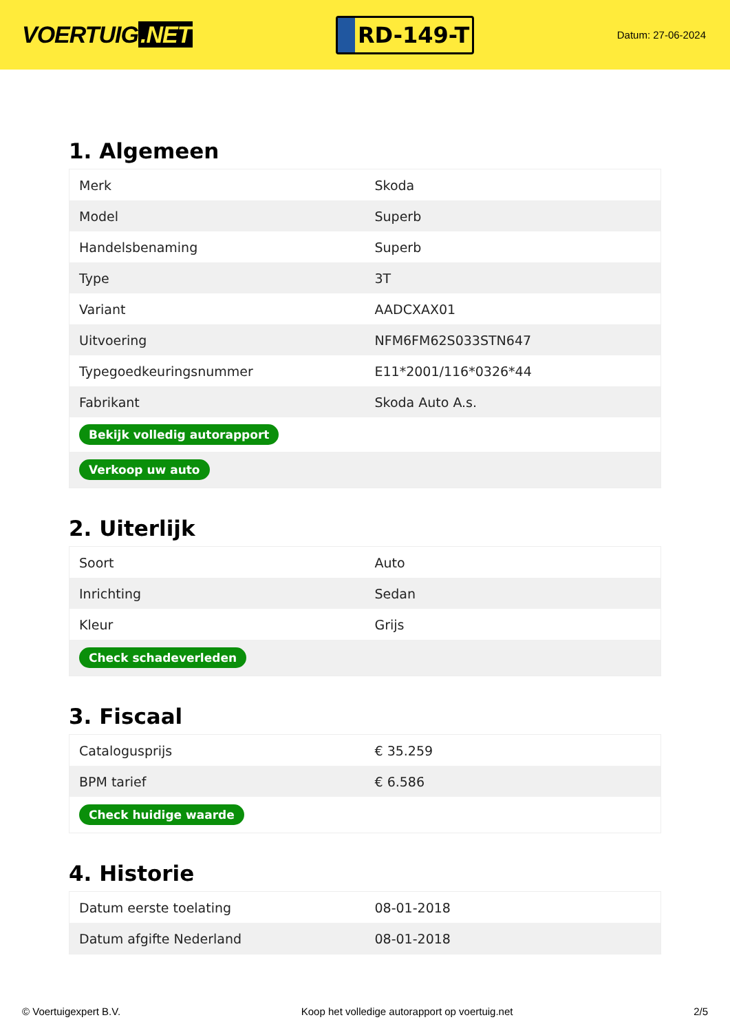VOERTUIG.NET
RD-149-T
Datum: 27-06-2024
1. Algemeen
| Merk | Skoda |
| Model | Superb |
| Handelsbenaming | Superb |
| Type | 3T |
| Variant | AADCXAX01 |
| Uitvoering | NFM6FM62S033STN647 |
| Typegoedkeuringsnummer | E11*2001/116*0326*44 |
| Fabrikant | Skoda Auto A.s. |
| Bekijk volledig autorapport | |
| Verkoop uw auto | |
2. Uiterlijk
| Soort | Auto |
| Inrichting | Sedan |
| Kleur | Grijs |
| Check schadeverleden | |
3. Fiscaal
| Catalogusprijs | € 35.259 |
| BPM tarief | € 6.586 |
| Check huidige waarde | |
4. Historie
| Datum eerste toelating | 08-01-2018 |
| Datum afgifte Nederland | 08-01-2018 |
© Voertuigexpert B.V. Koop het volledige autorapport op voertuig.net 2/5